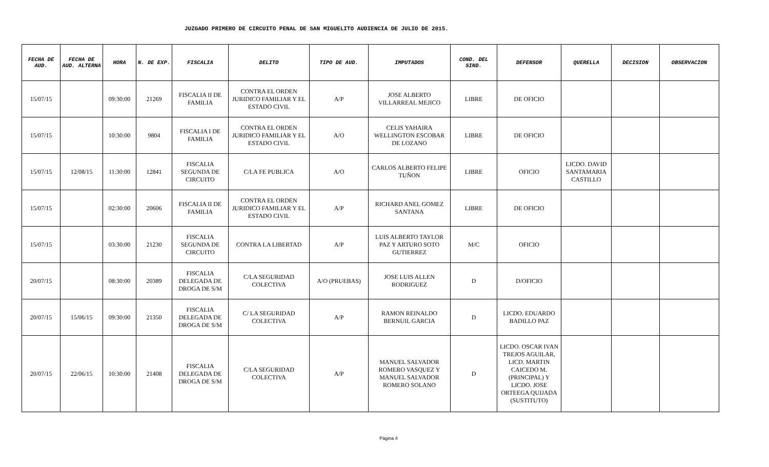JUZGADO PRIMERO DE CIRCUITO PENAL DE SAN MIGUELITO AUDIENCIA DE JULIO DE 2015.
| FECHA DE AUD. | FECHA DE AUD. ALTERNA | HORA | N. DE EXP. | FISCALIA | DELITO | TIPO DE AUD. | IMPUTADOS | COND. DEL SIND. | DEFENSOR | QUERELLA | DECISION | OBSERVACION |
| --- | --- | --- | --- | --- | --- | --- | --- | --- | --- | --- | --- | --- |
| 15/07/15 | | 09:30:00 | 21269 | FISCALIA II DE FAMILIA | CONTRA EL ORDEN JURIDICO FAMILIAR Y EL ESTADO CIVIL | A/P | JOSE ALBERTO VILLARREAL MEJICO | LIBRE | DE OFICIO | | | |
| 15/07/15 | | 10:30:00 | 9804 | FISCALIA I DE FAMILIA | CONTRA EL ORDEN JURIDICO FAMILIAR Y EL ESTADO CIVIL | A/O | CELIS YAHAIRA WELLINGTON ESCOBAR DE LOZANO | LIBRE | DE OFICIO | | | |
| 15/07/15 | 12/08/15 | 11:30:00 | 12841 | FISCALIA SEGUNDA DE CIRCUITO | C/LA FE PUBLICA | A/O | CARLOS ALBERTO FELIPE TUÑON | LIBRE | OFICIO | LICDO. DAVID SANTAMARIA CASTILLO | | |
| 15/07/15 | | 02:30:00 | 20606 | FISCALIA II DE FAMILIA | CONTRA EL ORDEN JURIDICO FAMILIAR Y EL ESTADO CIVIL | A/P | RICHARD ANEL GOMEZ SANTANA | LIBRE | DE OFICIO | | | |
| 15/07/15 | | 03:30:00 | 21230 | FISCALIA SEGUNDA DE CIRCUITO | CONTRA LA LIBERTAD | A/P | LUIS ALBERTO TAYLOR PAZ Y ARTURO SOTO GUTIERREZ | M/C | OFICIO | | | |
| 20/07/15 | | 08:30:00 | 20389 | FISCALIA DELEGADA DE DROGA DE S/M | C/LA SEGURIDAD COLECTIVA | A/O (PRUEBAS) | JOSE LUIS ALLEN RODRIGUEZ | D | D/OFICIO | | | |
| 20/07/15 | 15/06/15 | 09:30:00 | 21350 | FISCALIA DELEGADA DE DROGA DE S/M | C/ LA SEGURIDAD COLECTIVA | A/P | RAMON REINALDO BERNUIL GARCIA | D | LICDO. EDUARDO BADILLO PAZ | | | |
| 20/07/15 | 22/06/15 | 10:30:00 | 21408 | FISCALIA DELEGADA DE DROGA DE S/M | C/LA SEGURIDAD COLECTIVA | A/P | MANUEL SALVADOR ROMERO VASQUEZ Y MANUEL SALVADOR ROMERO SOLANO | D | LICDO. OSCAR IVAN TREJOS AGUILAR, LICD. MARTIN CAICEDO M. (PRINCIPAL) Y LICDO. JOSE ORTEEGA QUIJADA (SUSTITUTO) | | | |
Página 4